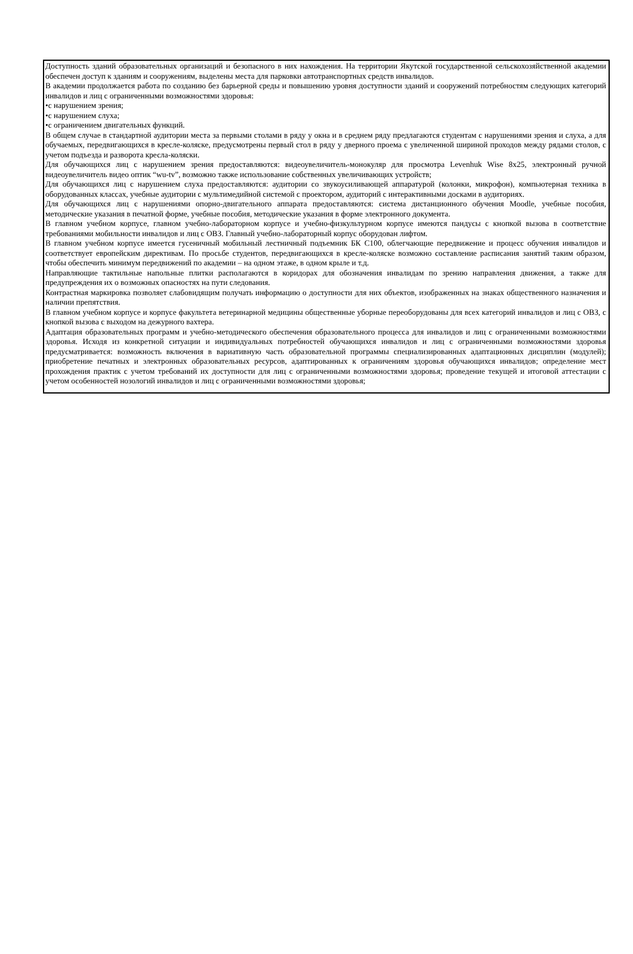| Доступность зданий образовательных организаций и безопасного в них нахождения. На территории Якутской государственной сельскохозяйственной академии обеспечен доступ к зданиям и сооружениям, выделены места для парковки автотранспортных средств инвалидов. В академии продолжается работа по созданию без барьерной среды и повышению уровня доступности зданий и сооружений потребностям следующих категорий инвалидов и лиц с ограниченными возможностями здоровья: •с нарушением зрения; •с нарушением слуха; •с ограничением двигательных функций. В общем случае в стандартной аудитории места за первыми столами в ряду у окна и в среднем ряду предлагаются студентам с нарушениями зрения и слуха, а для обучаемых, передвигающихся в кресле-коляске, предусмотрены первый стол в ряду у дверного проема с увеличенной шириной проходов между рядами столов, с учетом подъезда и разворота кресла-коляски. Для обучающихся лиц с нарушением зрения предоставляются: видеоувеличитель-монокуляр для просмотра Levenhuk Wise 8x25, электронный ручной видеоувеличитель видео оптик “wu-tv”, возможно также использование собственных увеличивающих устройств; Для обучающихся лиц с нарушением слуха предоставляются: аудитории со звукоусиливающей аппаратурой (колонки, микрофон), компьютерная техника в оборудованных классах, учебные аудитории с мультимедийной системой с проектором, аудиторий с интерактивными досками в аудиториях. Для обучающихся лиц с нарушениями опорно-двигательного аппарата предоставляются: система дистанционного обучения Moodle, учебные пособия, методические указания в печатной форме, учебные пособия, методические указания в форме электронного документа. В главном учебном корпусе, главном учебно-лабораторном корпусе и учебно-физкультурном корпусе имеются пандусы с кнопкой вызова в соответствие требованиями мобильности инвалидов и лиц с ОВЗ. Главный учебно-лабораторный корпус оборудован лифтом. В главном учебном корпусе имеется гусеничный мобильный лестничный подъемник БК С100, облегчающие передвижение и процесс обучения инвалидов и соответствует европейским директивам. По просьбе студентов, передвигающихся в кресле-коляске возможно составление расписания занятий таким образом, чтобы обеспечить минимум передвижений по академии – на одном этаже, в одном крыле и т.д. Направляющие тактильные напольные плитки располагаются в коридорах для обозначения инвалидам по зрению направления движения, а также для предупреждения их о возможных опасностях на пути следования. Контрастная маркировка позволяет слабовидящим получать информацию о доступности для них объектов, изображенных на знаках общественного назначения и наличии препятствия. В главном учебном корпусе и корпусе факультета ветеринарной медицины общественные уборные переоборудованы для всех категорий инвалидов и лиц с ОВЗ, с кнопкой вызова с выходом на дежурного вахтера. Адаптация образовательных программ и учебно-методического обеспечения образовательного процесса для инвалидов и лиц с ограниченными возможностями здоровья. Исходя из конкретной ситуации и индивидуальных потребностей обучающихся инвалидов и лиц с ограниченными возможностями здоровья предусматривается: возможность включения в вариативную часть образовательной программы специализированных адаптационных дисциплин (модулей); приобретение печатных и электронных образовательных ресурсов, адаптированных к ограничениям здоровья обучающихся инвалидов; определение мест прохождения практик с учетом требований их доступности для лиц с ограниченными возможностями здоровья; проведение текущей и итоговой аттестации с учетом особенностей нозологий инвалидов и лиц с ограниченными возможностями здоровья; |